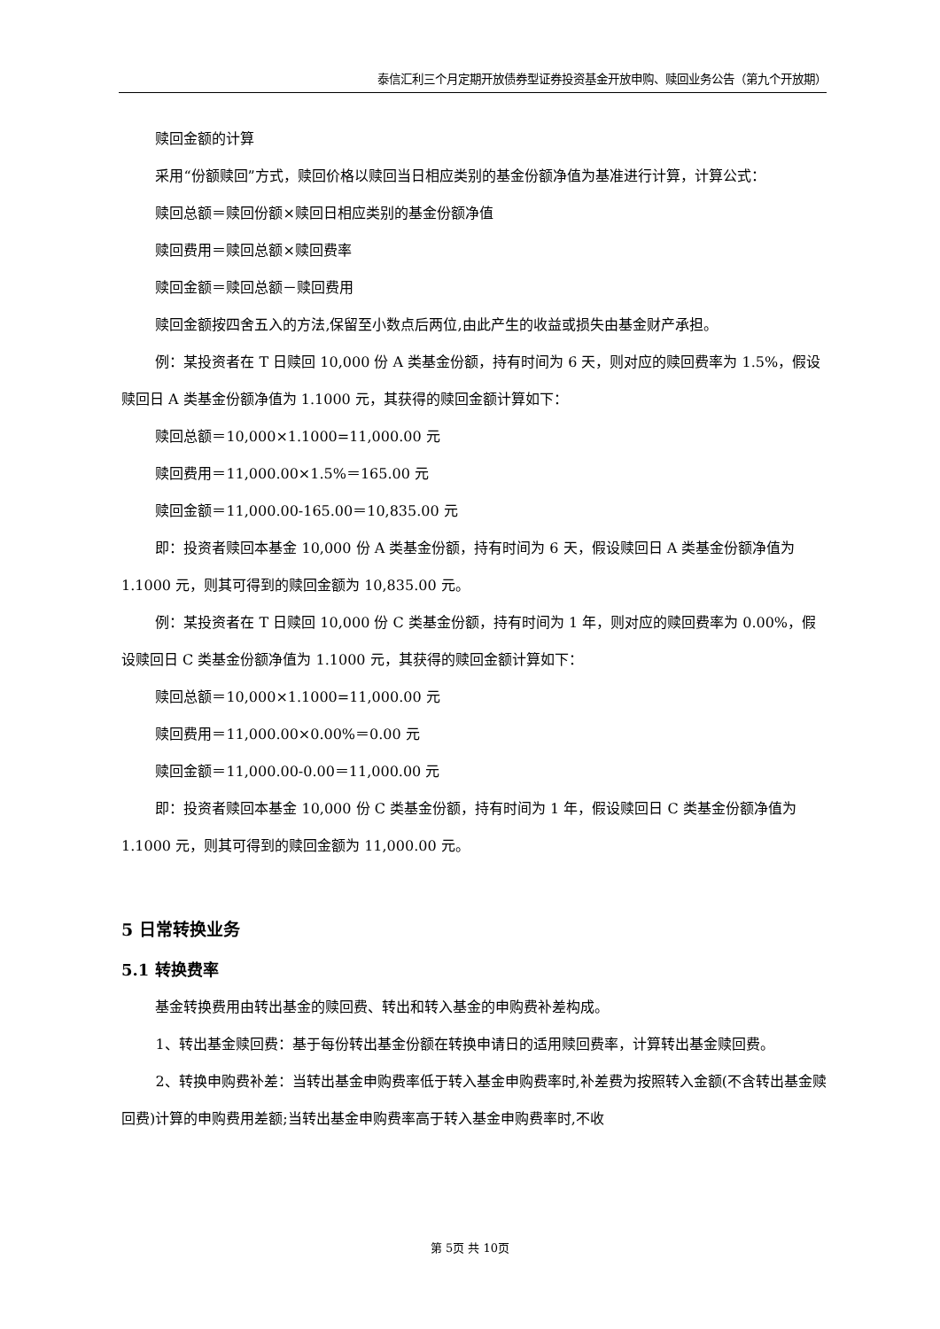泰信汇利三个月定期开放债券型证券投资基金开放申购、赎回业务公告（第九个开放期）
赎回金额的计算
采用“份额赎回”方式，赎回价格以赎回当日相应类别的基金份额净值为基准进行计算，计算公式：
赎回总额＝赎回份额×赎回日相应类别的基金份额净值
赎回费用＝赎回总额×赎回费率
赎回金额＝赎回总额－赎回费用
赎回金额按四舍五入的方法,保留至小数点后两位,由此产生的收益或损失由基金财产承担。
例：某投资者在 T 日赎回 10,000 份 A 类基金份额，持有时间为 6 天，则对应的赎回费率为 1.5%，假设赎回日 A 类基金份额净值为 1.1000 元，其获得的赎回金额计算如下：
赎回总额＝10,000×1.1000=11,000.00 元
赎回费用＝11,000.00×1.5%＝165.00 元
赎回金额＝11,000.00-165.00＝10,835.00 元
即：投资者赎回本基金 10,000 份 A 类基金份额，持有时间为 6 天，假设赎回日 A 类基金份额净值为 1.1000 元，则其可得到的赎回金额为 10,835.00 元。
例：某投资者在 T 日赎回 10,000 份 C 类基金份额，持有时间为 1 年，则对应的赎回费率为 0.00%，假设赎回日 C 类基金份额净值为 1.1000 元，其获得的赎回金额计算如下：
赎回总额＝10,000×1.1000=11,000.00 元
赎回费用＝11,000.00×0.00%＝0.00 元
赎回金额＝11,000.00-0.00＝11,000.00 元
即：投资者赎回本基金 10,000 份 C 类基金份额，持有时间为 1 年，假设赎回日 C 类基金份额净值为 1.1000 元，则其可得到的赎回金额为 11,000.00 元。
5 日常转换业务
5.1 转换费率
基金转换费用由转出基金的赎回费、转出和转入基金的申购费补差构成。
1、转出基金赎回费：基于每份转出基金份额在转换申请日的适用赎回费率，计算转出基金赎回费。
2、转换申购费补差：当转出基金申购费率低于转入基金申购费率时,补差费为按照转入金额(不含转出基金赎回费)计算的申购费用差额;当转出基金申购费率高于转入基金申购费率时,不收
第 5页 共 10页